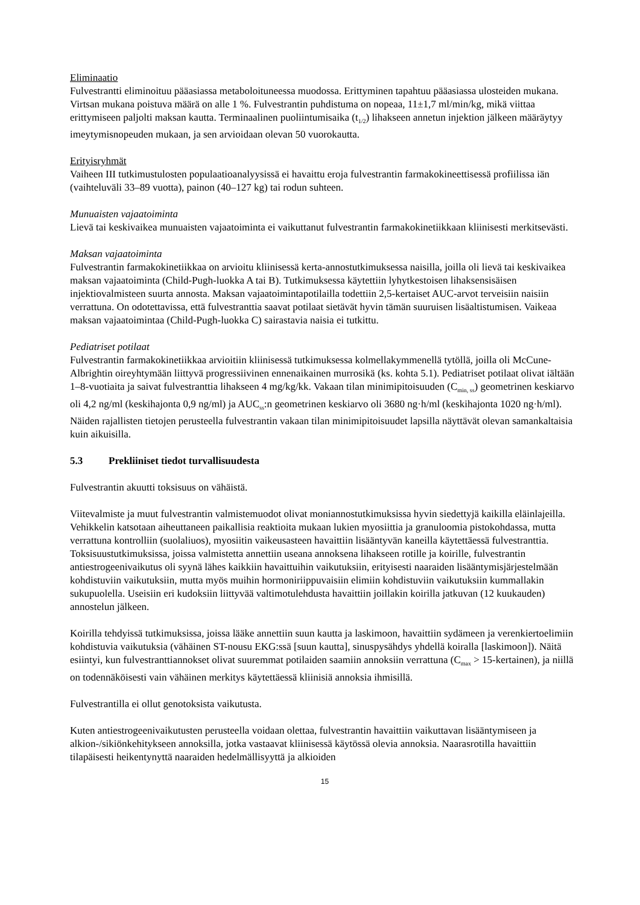Eliminaatio
Fulvestrantti eliminoituu pääasiassa metaboloituneessa muodossa. Erittyminen tapahtuu pääasiassa ulosteiden mukana. Virtsan mukana poistuva määrä on alle 1 %. Fulvestrantin puhdistuma on nopeaa, 11±1,7 ml/min/kg, mikä viittaa erittymiseen paljolti maksan kautta. Terminaalinen puoliintumisaika (t<sub>1/2</sub>) lihakseen annetun injektion jälkeen määräytyy imeytymisnopeuden mukaan, ja sen arvioidaan olevan 50 vuorokautta.
Erityisryhmät
Vaiheen III tutkimustulosten populaatioanalyysissä ei havaittu eroja fulvestrantin farmakokineettisessä profiilissa iän (vaihteluväli 33–89 vuotta), painon (40–127 kg) tai rodun suhteen.
Munuaisten vajaatoiminta
Lievä tai keskivaikea munuaisten vajaatoiminta ei vaikuttanut fulvestrantin farmakokinetiikkaan kliinisesti merkitsevästi.
Maksan vajaatoiminta
Fulvestrantin farmakokinetiikkaa on arvioitu kliinisessä kerta-annostutkimuksessa naisilla, joilla oli lievä tai keskivaikea maksan vajaatoiminta (Child-Pugh-luokka A tai B). Tutkimuksessa käytettiin lyhytkestoisen lihaksensisäisen injektiovalmisteen suurta annosta. Maksan vajaatoimintapotilailla todettiin 2,5-kertaiset AUC-arvot terveisiin naisiin verrattuna. On odotettavissa, että fulvestranttia saavat potilaat sietävät hyvin tämän suuruisen lisäaltistumisen. Vaikeaa maksan vajaatoimintaa (Child-Pugh-luokka C) sairastavia naisia ei tutkittu.
Pediatriset potilaat
Fulvestrantin farmakokinetiikkaa arvioitiin kliinisessä tutkimuksessa kolmellakymmenellä tytöllä, joilla oli McCune-Albrightin oireyhtymään liittyvä progressiivinen ennenaikainen murrosikä (ks. kohta 5.1). Pediatriset potilaat olivat iältään 1–8-vuotiaita ja saivat fulvestranttia lihakseen 4 mg/kg/kk. Vakaan tilan minimipitoisuuden (C<sub>min, ss</sub>) geometrinen keskiarvo oli 4,2 ng/ml (keskihajonta 0,9 ng/ml) ja AUC<sub>ss</sub>:n geometrinen keskiarvo oli 3680 ng·h/ml (keskihajonta 1020 ng·h/ml). Näiden rajallisten tietojen perusteella fulvestrantin vakaan tilan minimipitoisuudet lapsilla näyttävät olevan samankaltaisia kuin aikuisilla.
5.3 Prekliiniset tiedot turvallisuudesta
Fulvestrantin akuutti toksisuus on vähäistä.
Viitevalmiste ja muut fulvestrantin valmistemuodot olivat moniannostutkimuksissa hyvin siedettyjä kaikilla eläinlajeilla. Vehikkelin katsotaan aiheuttaneen paikallisia reaktioita mukaan lukien myosiittia ja granuloomia pistokohdassa, mutta verrattuna kontrolliin (suolaliuos), myosiitin vaikeusasteen havaittiin lisääntyvän kaneilla käytettäessä fulvestranttia. Toksisuustutkimuksissa, joissa valmistetta annettiin useana annoksena lihakseen rotille ja koirille, fulvestrantin antiestrogeenivaikutus oli syynä lähes kaikkiin havaittuihin vaikutuksiin, erityisesti naaraiden lisääntymisjärjestelmään kohdistuviin vaikutuksiin, mutta myös muihin hormoniriippuvaisiin elimiin kohdistuviin vaikutuksiin kummallakin sukupuolella. Useisiin eri kudoksiin liittyvää valtimotulehdusta havaittiin joillakin koirilla jatkuvan (12 kuukauden) annostelun jälkeen.
Koirilla tehdyissä tutkimuksissa, joissa lääke annettiin suun kautta ja laskimoon, havaittiin sydämeen ja verenkiertoelimiin kohdistuvia vaikutuksia (vähäinen ST-nousu EKG:ssä [suun kautta], sinuspysähdys yhdellä koiralla [laskimoon]). Näitä esiintyi, kun fulvestranttiannokset olivat suuremmat potilaiden saamiin annoksiin verrattuna (C<sub>max</sub> > 15-kertainen), ja niillä on todennäköisesti vain vähäinen merkitys käytettäessä kliinisiä annoksia ihmisillä.
Fulvestrantilla ei ollut genotoksista vaikutusta.
Kuten antiestrogeenivaikutusten perusteella voidaan olettaa, fulvestrantin havaittiin vaikuttavan lisääntymiseen ja alkion-/sikiönkehitykseen annoksilla, jotka vastaavat kliinisessä käytössä olevia annoksia. Naarasrotilla havaittiin tilapäisesti heikentynyttä naaraiden hedelmällisyyttä ja alkioiden
15